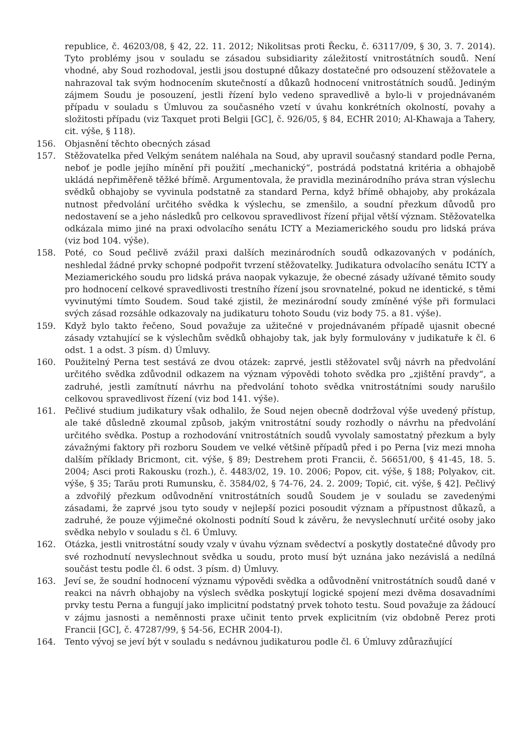republice, č. 46203/08, § 42, 22. 11. 2012; Nikolitsas proti Řecku, č. 63117/09, § 30, 3. 7. 2014). Tyto problémy jsou v souladu se zásadou subsidiarity záležitostí vnitrostátních soudů. Není vhodné, aby Soud rozhodoval, jestli jsou dostupné důkazy dostatečné pro odsouzení stěžovatele a nahrazoval tak svým hodnocením skutečností a důkazů hodnocení vnitrostátních soudů. Jediným zájmem Soudu je posouzení, jestli řízení bylo vedeno spravedlivě a bylo-li v projednávaném případu v souladu s Úmluvou za současného vzetí v úvahu konkrétních okolností, povahy a složitosti případu (viz Taxquet proti Belgii [GC], č. 926/05, § 84, ECHR 2010; Al-Khawaja a Tahery, cit. výše, § 118).
156. Objasnění těchto obecných zásad
157. Stěžovatelka před Velkým senátem naléhala na Soud, aby upravil současný standard podle Perna, neboť je podle jejího mínění při použití „mechanický“, postrádá podstatná kritéria a obhajobě ukládá nepřiměřeně těžké břímě. Argumentovala, že pravidla mezinárodního práva stran výslechu svědků obhajoby se vyvinula podstatně za standard Perna, když břímě obhajoby, aby prokázala nutnost předvolání určitého svědka k výslechu, se zmenšilo, a soudní přezkum důvodů pro nedostavení se a jeho následků pro celkovou spravedlivost řízení přijal větší význam. Stěžovatelka odkázala mimo jiné na praxi odvolacího senátu ICTY a Meziamerického soudu pro lidská práva (viz bod 104. výše).
158. Poté, co Soud pečlivě zvážil praxi dalších mezinárodních soudů odkazovaných v podáních, neshledal žádné prvky schopné podpořit tvrzení stěžovatelky. Judikatura odvolacího senátu ICTY a Meziamerického soudu pro lidská práva naopak vykazuje, že obecné zásady užívané těmito soudy pro hodnocení celkové spravedlivosti trestního řízení jsou srovnatelné, pokud ne identické, s těmi vyvinutými tímto Soudem. Soud také zjistil, že mezinárodní soudy zmíněné výše při formulaci svých zásad rozsáhle odkazovaly na judikaturu tohoto Soudu (viz body 75. a 81. výše).
159. Když bylo takto řečeno, Soud považuje za užitečné v projednávaném případě ujasnit obecné zásady vztahující se k výslechům svědků obhajoby tak, jak byly formulovány v judikatuře k čl. 6 odst. 1 a odst. 3 písm. d) Úmluvy.
160. Použitelný Perna test sestává ze dvou otázek: zaprvé, jestli stěžovatel svůj návrh na předvolání určitého svědka zdůvodnil odkazem na význam výpovědi tohoto svědka pro „zjištění pravdy“, a zadruhé, jestli zamítnutí návrhu na předvolání tohoto svědka vnitrostátními soudy narušilo celkovou spravedlivost řízení (viz bod 141. výše).
161. Pečlivé studium judikatury však odhalilo, že Soud nejen obecně dodržoval výše uvedený přístup, ale také důsledně zkoumal způsob, jakým vnitrostátní soudy rozhodly o návrhu na předvolání určitého svědka. Postup a rozhodování vnitrostátních soudů vyvolaly samostatný přezkum a byly závažnými faktory při rozboru Soudem ve velké většině případů před i po Perna [viz mezi mnoha dalším příklady Bricmont, cit. výše, § 89; Destrehem proti Francii, č. 56651/00, § 41-45, 18. 5. 2004; Asci proti Rakousku (rozh.), č. 4483/02, 19. 10. 2006; Popov, cit. výše, § 188; Polyakov, cit. výše, § 35; Tarău proti Rumunsku, č. 3584/02, § 74-76, 24. 2. 2009; Topić, cit. výše, § 42]. Pečlivý a zdvořilý přezkum odůvodnění vnitrostátních soudů Soudem je v souladu se zavedenými zásadami, že zaprvé jsou tyto soudy v nejlepší pozici posoudit význam a přípustnost důkazů, a zadruhé, že pouze výjimečné okolnosti podnítí Soud k závěru, že nevyslechnutí určité osoby jako svědka nebylo v souladu s čl. 6 Úmluvy.
162. Otázka, jestli vnitrostátní soudy vzaly v úvahu význam svědectví a poskytly dostatečné důvody pro své rozhodnutí nevyslechnout svědka u soudu, proto musí být uznána jako nezávislá a nedílná součást testu podle čl. 6 odst. 3 písm. d) Úmluvy.
163. Jeví se, že soudní hodnocení významu výpovědi svědka a odůvodnění vnitrostátních soudů dané v reakci na návrh obhajoby na výslech svědka poskytují logické spojení mezi dvěma dosavadními prvky testu Perna a fungují jako implicitní podstatný prvek tohoto testu. Soud považuje za žádoucí v zájmu jasnosti a neměnnosti praxe učinit tento prvek explicitním (viz obdobně Perez proti Francii [GC], č. 47287/99, § 54-56, ECHR 2004-I).
164. Tento vývoj se jeví být v souladu s nedávnou judikaturou podle čl. 6 Úmluvy zdůrazňující